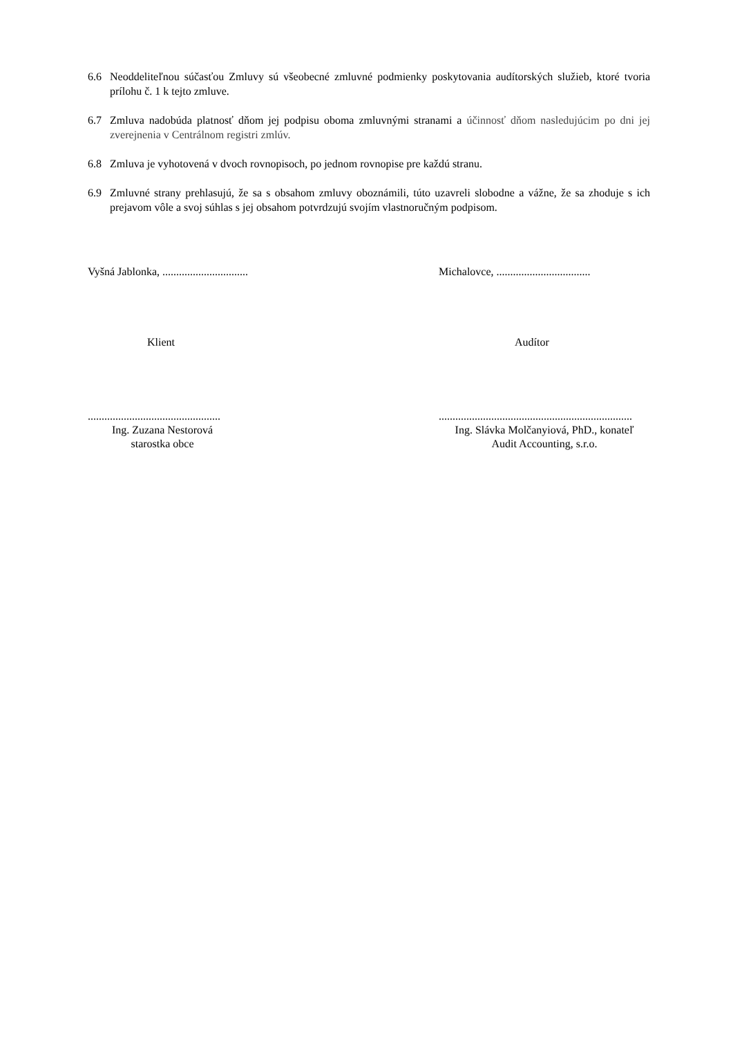6.6 Neoddeliteľnou súčasťou Zmluvy sú všeobecné zmluvné podmienky poskytovania audítorských služieb, ktoré tvoria prílohu č. 1 k tejto zmluve.
6.7 Zmluva nadobúda platnosť dňom jej podpisu oboma zmluvnými stranami a účinnosť dňom nasledujúcim po dni jej zverejnenia v Centrálnom registri zmlúv.
6.8 Zmluva je vyhotovená v dvoch rovnopisoch, po jednom rovnopise pre každú stranu.
6.9 Zmluvné strany prehlasujú, že sa s obsahom zmluvy oboznámili, túto uzavreli slobodne a vážne, že sa zhoduje s ich prejavom vôle a svoj súhlas s jej obsahom potvrdzujú svojím vlastnoručným podpisom.
Vyšná Jablonka, ............................... Michalovce, ..................................
Klient Audítor
................................................
Ing. Zuzana Nestorová
starostka obce
......................................................................
Ing. Slávka Molčanyiová, PhD., konateľ
Audit Accounting, s.r.o.